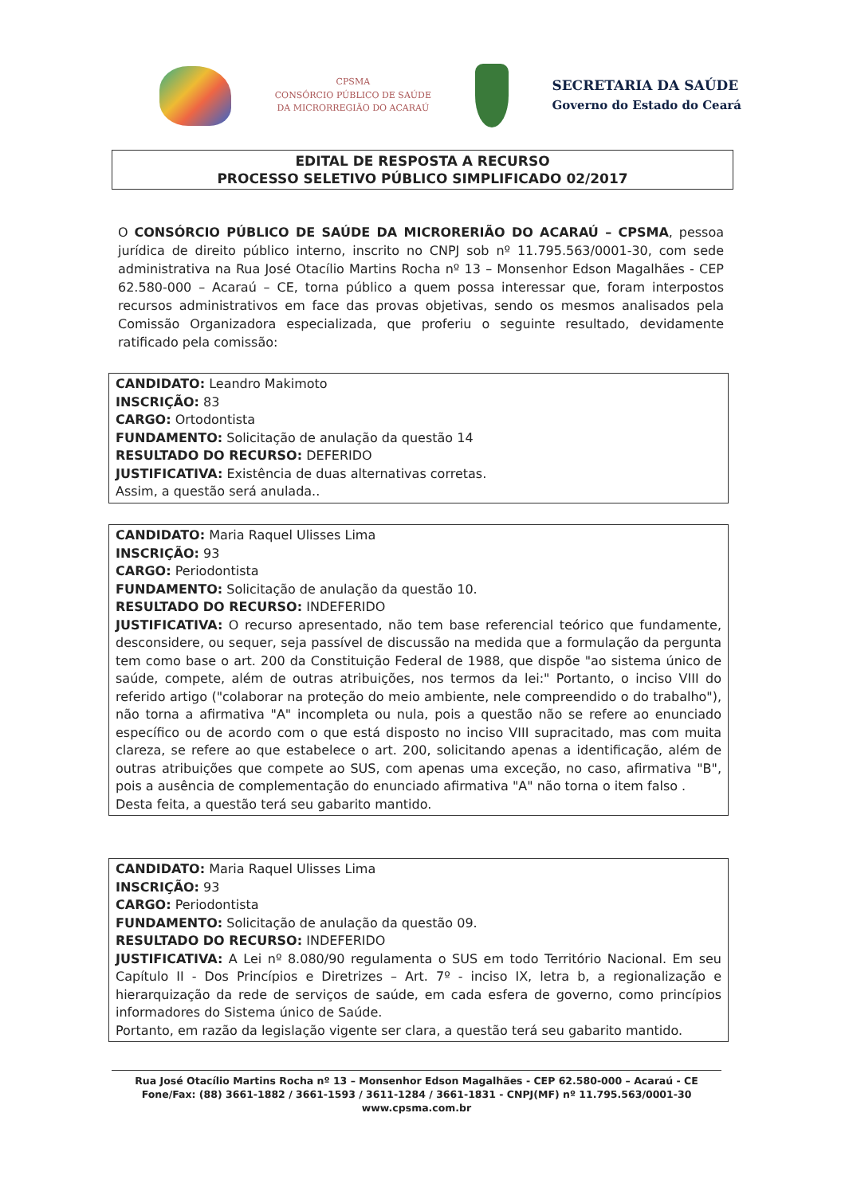CPSMA
CONSÓRCIO PÚBLICO DE SAÚDE
DA MICRORREGIÃO DO ACARAÚ
SECRETARIA DA SAÚDE
Governo do Estado do Ceará
EDITAL DE RESPOSTA A RECURSO
PROCESSO SELETIVO PÚBLICO SIMPLIFICADO 02/2017
O CONSÓRCIO PÚBLICO DE SAÚDE DA MICRORERIÃO DO ACARAÚ – CPSMA, pessoa jurídica de direito público interno, inscrito no CNPJ sob nº 11.795.563/0001-30, com sede administrativa na Rua José Otacílio Martins Rocha nº 13 – Monsenhor Edson Magalhães - CEP 62.580-000 – Acaraú – CE, torna público a quem possa interessar que, foram interpostos recursos administrativos em face das provas objetivas, sendo os mesmos analisados pela Comissão Organizadora especializada, que proferiu o seguinte resultado, devidamente ratificado pela comissão:
CANDIDATO: Leandro Makimoto
INSCRIÇÃO: 83
CARGO: Ortodontista
FUNDAMENTO: Solicitação de anulação da questão 14
RESULTADO DO RECURSO: DEFERIDO
JUSTIFICATIVA: Existência de duas alternativas corretas.
Assim, a questão será anulada..
CANDIDATO: Maria Raquel Ulisses Lima
INSCRIÇÃO: 93
CARGO: Periodontista
FUNDAMENTO: Solicitação de anulação da questão 10.
RESULTADO DO RECURSO: INDEFERIDO
JUSTIFICATIVA: O recurso apresentado, não tem base referencial teórico que fundamente, desconsidere, ou sequer, seja passível de discussão na medida que a formulação da pergunta tem como base o art. 200 da Constituição Federal de 1988, que dispõe "ao sistema único de saúde, compete, além de outras atribuições, nos termos da lei:" Portanto, o inciso VIII do referido artigo ("colaborar na proteção do meio ambiente, nele compreendido o do trabalho"), não torna a afirmativa "A" incompleta ou nula, pois a questão não se refere ao enunciado específico ou de acordo com o que está disposto no inciso VIII supracitado, mas com muita clareza, se refere ao que estabelece o art. 200, solicitando apenas a identificação, além de outras atribuições que compete ao SUS, com apenas uma exceção, no caso, afirmativa "B", pois a ausência de complementação do enunciado afirmativa "A" não torna o item falso .
Desta feita, a questão terá seu gabarito mantido.
CANDIDATO: Maria Raquel Ulisses Lima
INSCRIÇÃO: 93
CARGO: Periodontista
FUNDAMENTO: Solicitação de anulação da questão 09.
RESULTADO DO RECURSO: INDEFERIDO
JUSTIFICATIVA: A Lei nº 8.080/90 regulamenta o SUS em todo Território Nacional. Em seu Capítulo II - Dos Princípios e Diretrizes – Art. 7º - inciso IX, letra b, a regionalização e hierarquização da rede de serviços de saúde, em cada esfera de governo, como princípios informadores do Sistema único de Saúde.
Portanto, em razão da legislação vigente ser clara, a questão terá seu gabarito mantido.
Rua José Otacílio Martins Rocha nº 13 – Monsenhor Edson Magalhães - CEP 62.580-000 – Acaraú - CE
Fone/Fax: (88) 3661-1882 / 3661-1593 / 3611-1284 / 3661-1831 - CNPJ(MF) nº 11.795.563/0001-30
www.cpsma.com.br